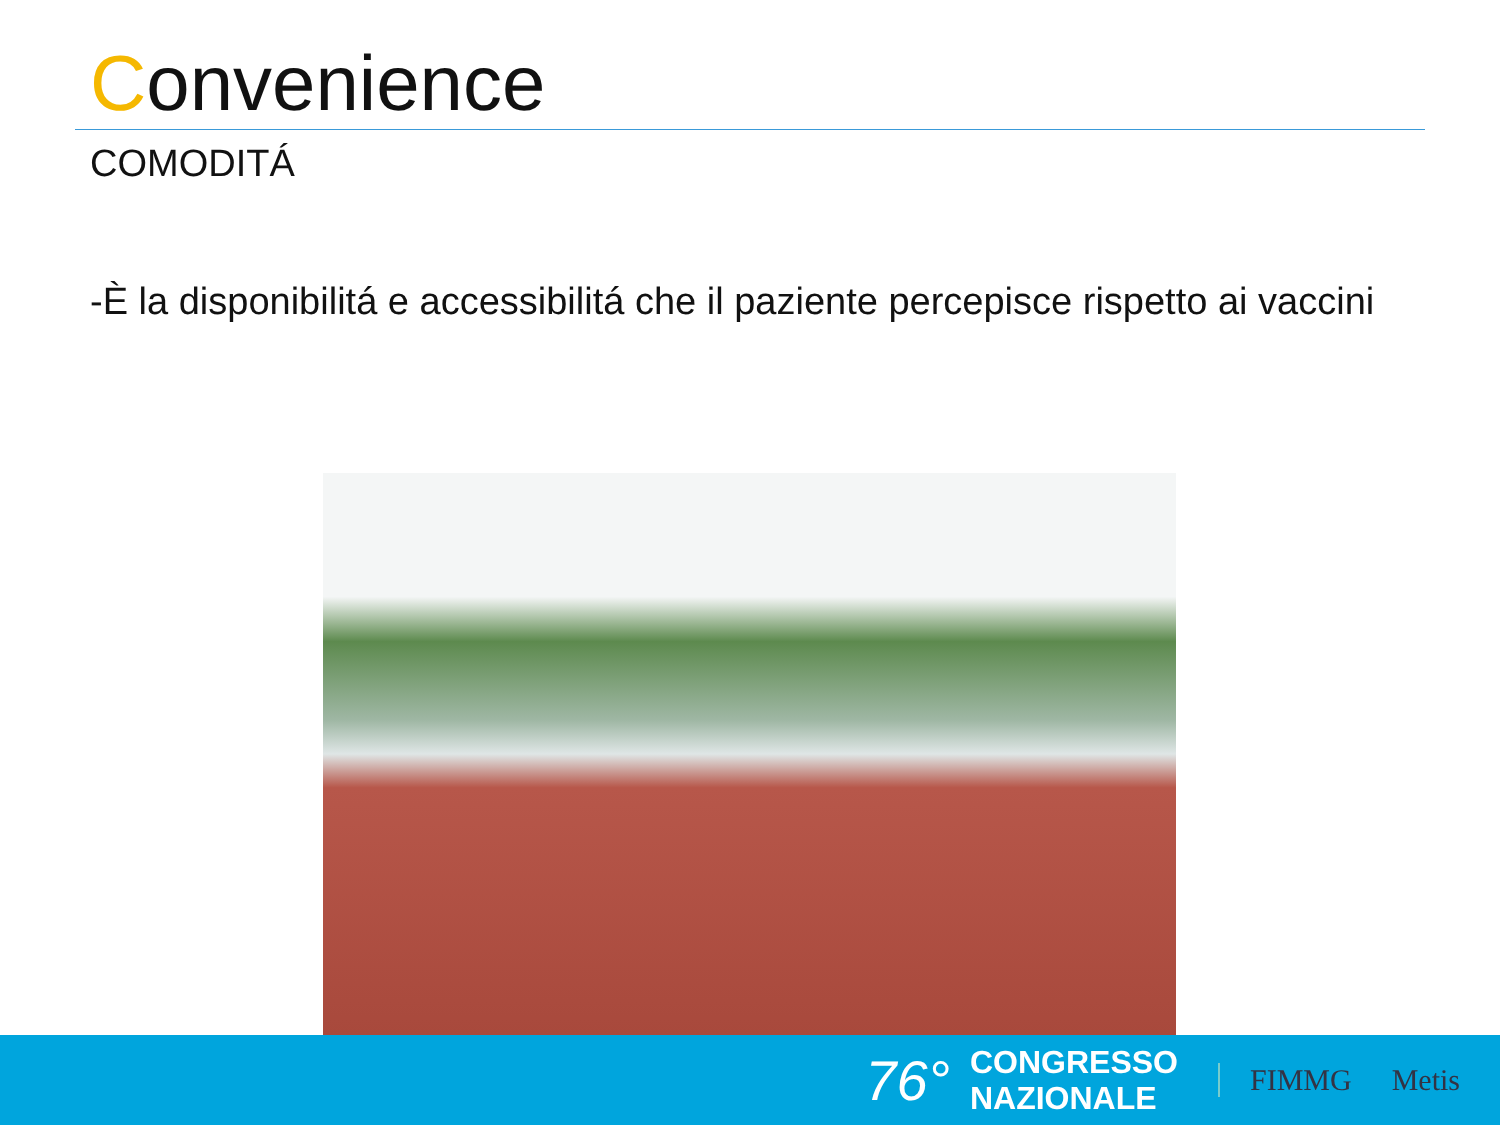Convenience
COMODITÁ
-È la disponibilitá e accessibilitá che il paziente percepisce rispetto ai vaccini
76°
CONGRESSO
NAZIONALE
FIMMG Metis